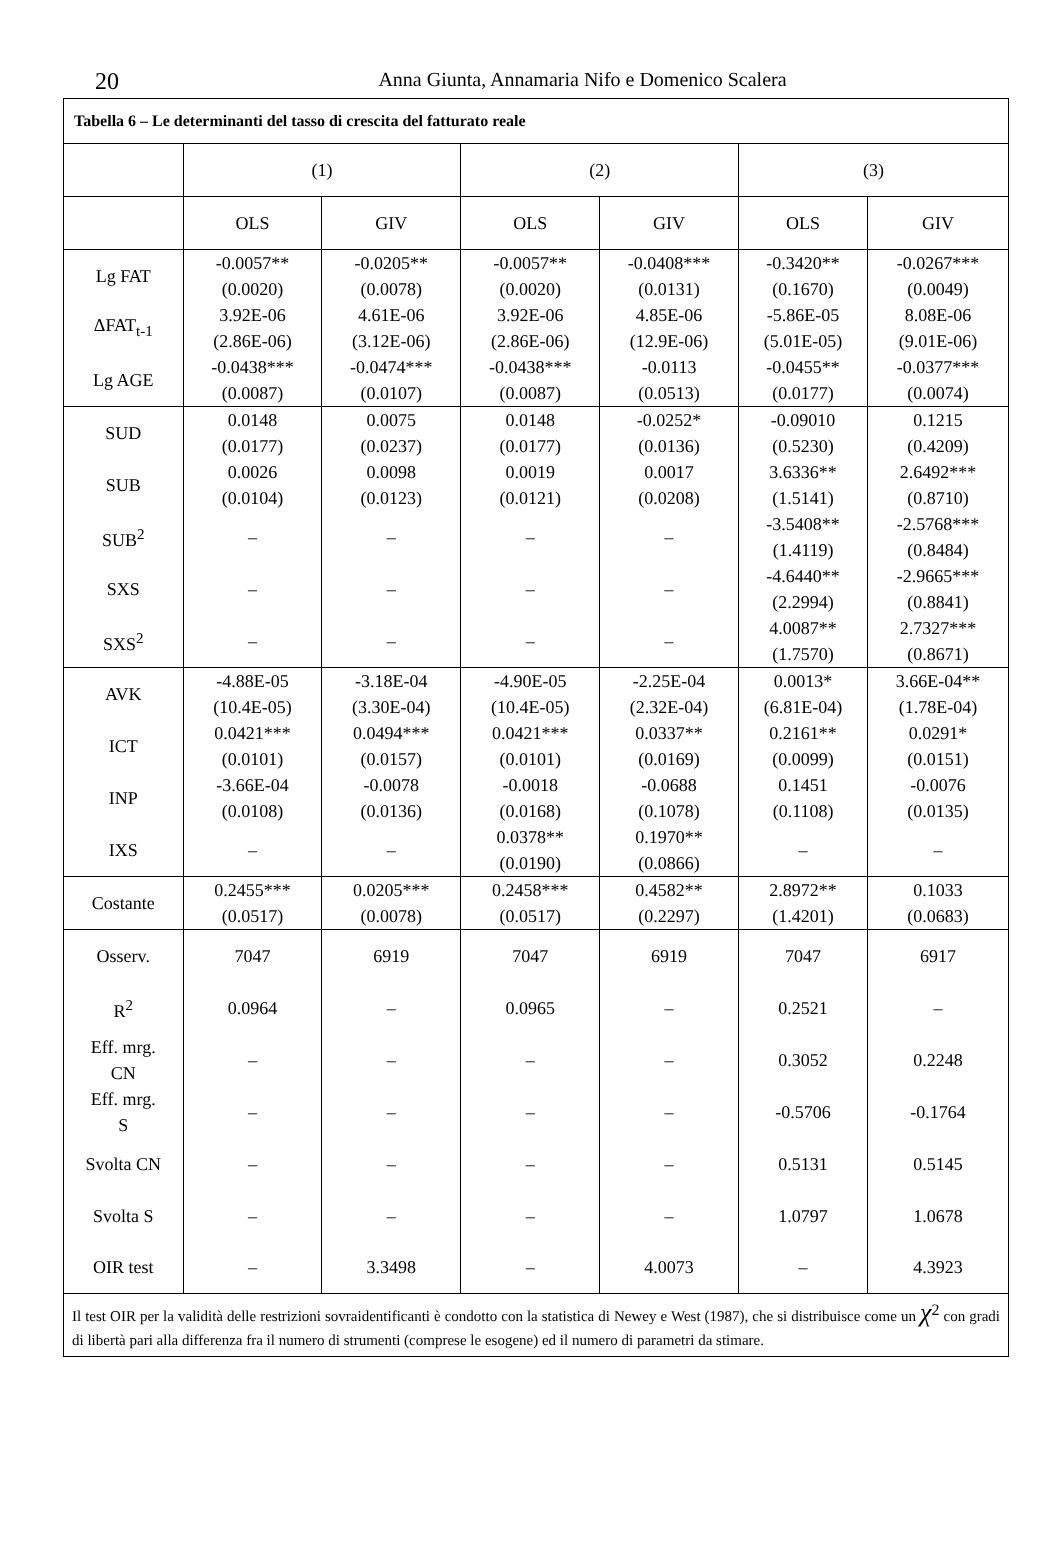20
Anna Giunta, Annamaria Nifo e Domenico Scalera
| Tabella 6 – Le determinanti del tasso di crescita del fatturato reale | | | | | | |
| | (1) | | (2) | | (3) | |
| | OLS | GIV | OLS | GIV | OLS | GIV |
| Lg FAT | -0.0057** (0.0020) | -0.0205** (0.0078) | -0.0057** (0.0020) | -0.0408*** (0.0131) | -0.3420** (0.1670) | -0.0267*** (0.0049) |
| ΔFAT<sub>t-1</sub> | 3.92E-06 (2.86E-06) | 4.61E-06 (3.12E-06) | 3.92E-06 (2.86E-06) | 4.85E-06 (12.9E-06) | -5.86E-05 (5.01E-05) | 8.08E-06 (9.01E-06) |
| Lg AGE | -0.0438*** (0.0087) | -0.0474*** (0.0107) | -0.0438*** (0.0087) | -0.0113 (0.0513) | -0.0455** (0.0177) | -0.0377*** (0.0074) |
| SUD | 0.0148 (0.0177) | 0.0075 (0.0237) | 0.0148 (0.0177) | -0.0252* (0.0136) | -0.09010 (0.5230) | 0.1215 (0.4209) |
| SUB | 0.0026 (0.0104) | 0.0098 (0.0123) | 0.0019 (0.0121) | 0.0017 (0.0208) | 3.6336** (1.5141) | 2.6492*** (0.8710) |
| SUB<sup>2</sup> | – | – | – | – | -3.5408** (1.4119) | -2.5768*** (0.8484) |
| SXS | – | – | – | – | -4.6440** (2.2994) | -2.9665*** (0.8841) |
| SXS<sup>2</sup> | – | – | – | – | 4.0087** (1.7570) | 2.7327*** (0.8671) |
| AVK | -4.88E-05 (10.4E-05) | -3.18E-04 (3.30E-04) | -4.90E-05 (10.4E-05) | -2.25E-04 (2.32E-04) | 0.0013* (6.81E-04) | 3.66E-04** (1.78E-04) |
| ICT | 0.0421*** (0.0101) | 0.0494*** (0.0157) | 0.0421*** (0.0101) | 0.0337** (0.0169) | 0.2161** (0.0099) | 0.0291* (0.0151) |
| INP | -3.66E-04 (0.0108) | -0.0078 (0.0136) | -0.0018 (0.0168) | -0.0688 (0.1078) | 0.1451 (0.1108) | -0.0076 (0.0135) |
| IXS | – | – | 0.0378** (0.0190) | 0.1970** (0.0866) | – | – |
| Costante | 0.2455*** (0.0517) | 0.0205*** (0.0078) | 0.2458*** (0.0517) | 0.4582** (0.2297) | 2.8972** (1.4201) | 0.1033 (0.0683) |
| Osserv. | 7047 | 6919 | 7047 | 6919 | 7047 | 6917 |
| R<sup>2</sup> | 0.0964 | – | 0.0965 | – | 0.2521 | – |
| Eff. mrg. CN | – | – | – | – | 0.3052 | 0.2248 |
| Eff. mrg. S | – | – | – | – | -0.5706 | -0.1764 |
| Svolta CN | – | – | – | – | 0.5131 | 0.5145 |
| Svolta S | – | – | – | – | 1.0797 | 1.0678 |
| OIR test | – | 3.3498 | – | 4.0073 | – | 4.3923 |
| Il test OIR per la validità delle restrizioni sovraidentificanti è condotto con la statistica di Newey e West (1987), che si distribuisce come un χ<sup>2</sup> con gradi di libertà pari alla differenza fra il numero di strumenti (comprese le esogene) ed il numero di parametri da stimare. | | | | | | |